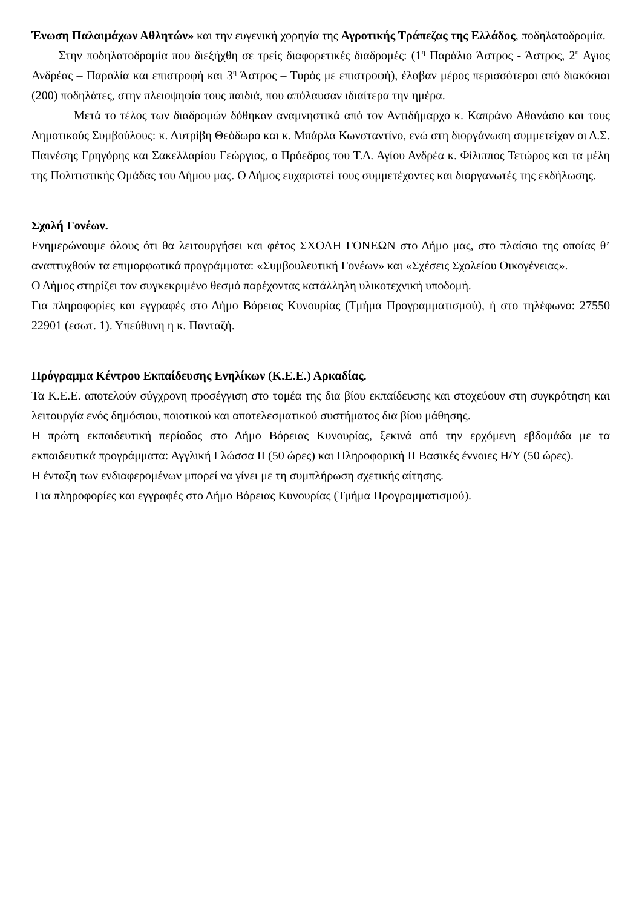Ένωση Παλαιμάχων Αθλητών» και την ευγενική χορηγία της Αγροτικής Τράπεζας της Ελλάδος, ποδηλατοδρομία.
Στην ποδηλατοδρομία που διεξήχθη σε τρείς διαφορετικές διαδρομές: (1<sup>η</sup> Παράλιο Άστρος - Άστρος, 2<sup>η</sup> Αγιος Ανδρέας – Παραλία και επιστροφή και 3<sup>η</sup> Άστρος – Τυρός με επιστροφή), έλαβαν μέρος περισσότεροι από διακόσιοι (200) ποδηλάτες, στην πλειοψηφία τους παιδιά, που απόλαυσαν ιδιαίτερα την ημέρα.
Μετά το τέλος των διαδρομών δόθηκαν αναμνηστικά από τον Αντιδήμαρχο κ. Καπράνο Αθανάσιο και τους Δημοτικούς Συμβούλους: κ. Λυτρίβη Θεόδωρο και κ. Μπάρλα Κωνσταντίνο, ενώ στη διοργάνωση συμμετείχαν οι Δ.Σ. Παινέσης Γρηγόρης και Σακελλαρίου Γεώργιος, ο Πρόεδρος του Τ.Δ. Αγίου Ανδρέα κ. Φίλιππος Τετώρος και τα μέλη της Πολιτιστικής Ομάδας του Δήμου μας. Ο Δήμος ευχαριστεί τους συμμετέχοντες και διοργανωτές της εκδήλωσης.
Σχολή Γονέων.
Ενημερώνουμε όλους ότι θα λειτουργήσει και φέτος ΣΧΟΛΗ ΓΟΝΕΩΝ στο Δήμο μας, στο πλαίσιο της οποίας θ’ αναπτυχθούν τα επιμορφωτικά προγράμματα: «Συμβουλευτική Γονέων» και «Σχέσεις Σχολείου Οικογένειας».
Ο Δήμος στηρίζει τον συγκεκριμένο θεσμό παρέχοντας κατάλληλη υλικοτεχνική υποδομή.
Για πληροφορίες και εγγραφές στο Δήμο Βόρειας Κυνουρίας (Τμήμα Προγραμματισμού), ή στο τηλέφωνο: 27550 22901 (εσωτ. 1). Υπεύθυνη η κ. Πανταζή.
Πρόγραμμα Κέντρου Εκπαίδευσης Ενηλίκων (Κ.Ε.Ε.) Αρκαδίας.
Τα Κ.Ε.Ε. αποτελούν σύγχρονη προσέγγιση στο τομέα της δια βίου εκπαίδευσης και στοχεύουν στη συγκρότηση και λειτουργία ενός δημόσιου, ποιοτικού και αποτελεσματικού συστήματος δια βίου μάθησης.
Η πρώτη εκπαιδευτική περίοδος στο Δήμο Βόρειας Κυνουρίας, ξεκινά από την ερχόμενη εβδομάδα με τα εκπαιδευτικά προγράμματα: Αγγλική Γλώσσα ΙΙ (50 ώρες) και Πληροφορική ΙΙ Βασικές έννοιες Η/Υ (50 ώρες).
Η ένταξη των ενδιαφερομένων μπορεί να γίνει με τη συμπλήρωση σχετικής αίτησης.
Για πληροφορίες και εγγραφές στο Δήμο Βόρειας Κυνουρίας (Τμήμα Προγραμματισμού).